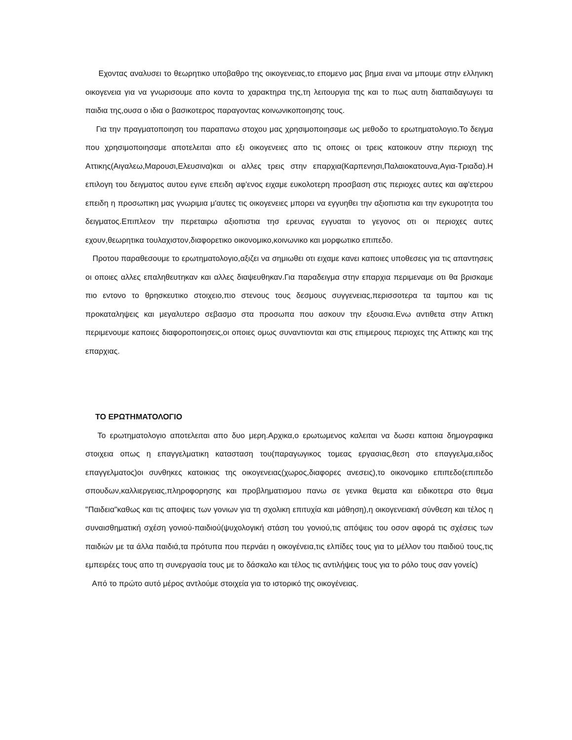Εχοντας αναλυσει το θεωρητικο υποβαθρο της οικογενειας,το επομενο μας βημα ειναι να μπουμε στην ελληνικη οικογενεια για να γνωρισουμε απο κοντα το χαρακτηρα της,τη λειτουργια της και το πως αυτη διαπαιδαγωγει τα παιδια της,ουσα ο ιδια ο βασικοτερος παραγοντας κοινωνικοποιησης τους.
Για την πραγματοποιηση του παραπανω στοχου μας χρησιμοποιησαμε ως μεθοδο το ερωτηματολογιο.Το δειγμα που χρησιμοποιησαμε αποτελειται απο εξι οικογενειες απο τις οποιες οι τρεις κατοικουν στην περιοχη της Αττικης(Αιγαλεω,Μαρουσι,Ελευσινα)και οι αλλες τρεις στην επαρχια(Καρπενησι,Παλαιοκατουνα,Αγια-Τριαδα).Η επιλογη του δειγματος αυτου εγινε επειδη αφ'ενος ειχαμε ευκολοτερη προσβαση στις περιοχες αυτες και αφ'ετερου επειδη η προσωπικη μας γνωριμια μ'αυτες τις οικογενειες μπορει να εγγυηθει την αξιοπιστια και την εγκυροτητα του δειγματος.Επιπλεον την περεταιρω αξιοπιστια τησ ερευνας εγγυαται το γεγονος οτι οι περιοχες αυτες εχουν,θεωρητικα τουλαχιστον,διαφορετικο οικονομικο,κοινωνικο και μορφωτικο επιπεδο.
Προτου παραθεσουμε το ερωτηματολογιο,αξιζει να σημιωθει οτι ειχαμε κανει καποιες υποθεσεις για τις απαντησεις οι οποιες αλλες επαληθευτηκαν και αλλες διαψευθηκαν.Για παραδειγμα στην επαρχια περιμεναμε οτι θα βρισκαμε πιο εντονο το θρησκευτικο στοιχειο,πιο στενους τους δεσμους συγγενειας,περισσοτερα τα ταμπου και τις προκαταληψεις και μεγαλυτερο σεβασμο στα προσωπα που ασκουν την εξουσια.Ενω αντιθετα στην Αττικη περιμενουμε καποιες διαφοροποιησεις,οι οποιες ομως συναντιονται και στις επιμερους περιοχες της Αττικης και της επαρχιας.
ΤΟ ΕΡΩΤΗΜΑΤΟΛΟΓΙΟ
Το ερωτηματολογιο αποτελειται απο δυο μερη.Αρχικα,ο ερωτωμενος καλειται να δωσει καποια δημογραφικα στοιχεια οπως η επαγγελματικη κατασταση του(παραγωγικος τομεας εργασιας,θεση στο επαγγελμα,ειδος επαγγελματος)οι συνθηκες κατοικιας της οικογενειας(χωρος,διαφορες ανεσεις),το οικονομικο επιπεδο(επιπεδο σπουδων,καλλιεργειας,πληροφορησης και προβληματισμου πανω σε γενικα θεματα και ειδικοτερα στο θεμα "Παιδεια"καθως και τις αποψεις των γονιων για τη σχολικη επιτυχία και μάθηση),η οικογενειακή σύνθεση και τέλος η συναισθηματική σχέση γονιού-παιδιού(ψυχολογική στάση του γονιού,τις απόψεις του οσον αφορά τις σχέσεις των παιδιών με τα άλλα παιδιά,τα πρότυπα που περνάει η οικογένεια,τις ελπίδες τους για το μέλλον του παιδιού τους,τις εμπειρέες τους απο τη συνεργασία τους με το δάσκαλο και τέλος τις αντιλήψεις τους για το ρόλο τους σαν γονείς)
Από το πρώτο αυτό μέρος αντλούμε στοιχεία για το ιστορικό της οικογένειας.